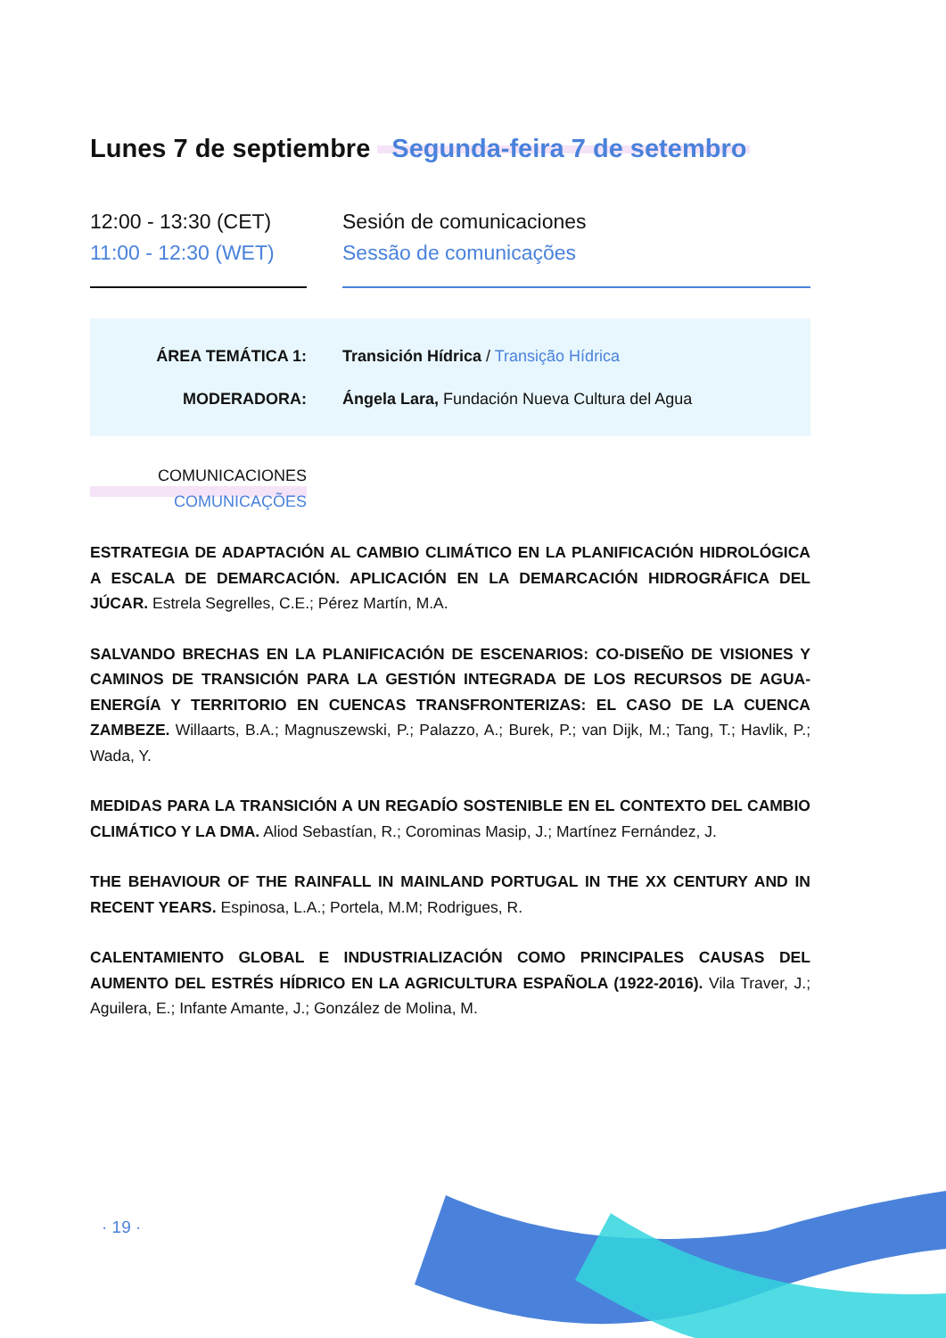Lunes 7 de septiembre Segunda-feira 7 de setembro
12:00 - 13:30 (CET)
11:00 - 12:30 (WET)
Sesión de comunicaciones
Sessão de comunicações
ÁREA TEMÁTICA 1: Transición Hídrica / Transição Hídrica
MODERADORA: Ángela Lara, Fundación Nueva Cultura del Agua
COMUNICACIONES
COMUNICAÇÕES
ESTRATEGIA DE ADAPTACIÓN AL CAMBIO CLIMÁTICO EN LA PLANIFICACIÓN HIDROLÓGICA A ESCALA DE DEMARCACIÓN. APLICACIÓN EN LA DEMARCACIÓN HIDROGRÁFICA DEL JÚCAR. Estrela Segrelles, C.E.; Pérez Martín, M.A.
SALVANDO BRECHAS EN LA PLANIFICACIÓN DE ESCENARIOS: CO-DISEÑO DE VISIONES Y CAMINOS DE TRANSICIÓN PARA LA GESTIÓN INTEGRADA DE LOS RECURSOS DE AGUA-ENERGÍA Y TERRITORIO EN CUENCAS TRANSFRONTERIZAS: EL CASO DE LA CUENCA ZAMBEZE. Willaarts, B.A.; Magnuszewski, P.; Palazzo, A.; Burek, P.; van Dijk, M.; Tang, T.; Havlik, P.; Wada, Y.
MEDIDAS PARA LA TRANSICIÓN A UN REGADÍO SOSTENIBLE EN EL CONTEXTO DEL CAMBIO CLIMÁTICO Y LA DMA. Aliod Sebastían, R.; Corominas Masip, J.; Martínez Fernández, J.
THE BEHAVIOUR OF THE RAINFALL IN MAINLAND PORTUGAL IN THE XX CENTURY AND IN RECENT YEARS. Espinosa, L.A.; Portela, M.M; Rodrigues, R.
CALENTAMIENTO GLOBAL E INDUSTRIALIZACIÓN COMO PRINCIPALES CAUSAS DEL AUMENTO DEL ESTRÉS HÍDRICO EN LA AGRICULTURA ESPAÑOLA (1922-2016). Vila Traver, J.; Aguilera, E.; Infante Amante, J.; González de Molina, M.
· 19 ·